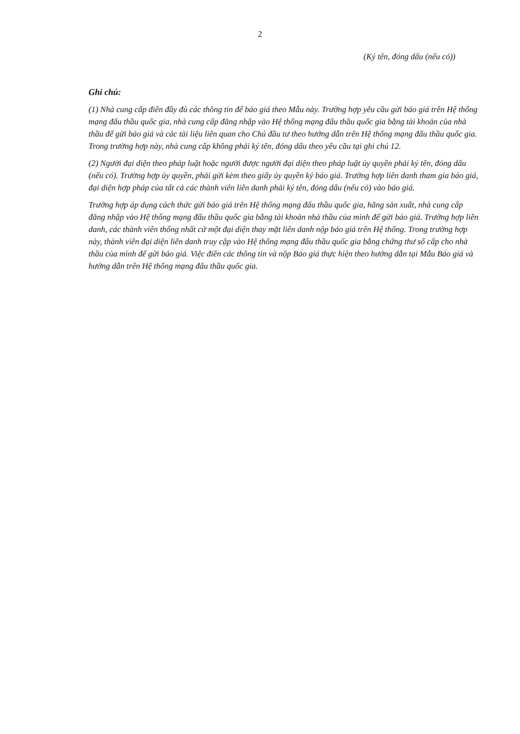2
(Ký tên, đóng dấu (nếu có))
Ghi chú:
(1) Nhà cung cấp điền đầy đủ các thông tin để báo giá theo Mẫu này. Trường hợp yêu cầu gửi báo giá trên Hệ thống mạng đấu thầu quốc gia, nhà cung cấp đăng nhập vào Hệ thống mạng đấu thầu quốc gia bằng tài khoản của nhà thầu để gửi báo giá và các tài liệu liên quan cho Chủ đầu tư theo hướng dẫn trên Hệ thống mạng đấu thầu quốc gia. Trong trường hợp này, nhà cung cấp không phải ký tên, đóng dấu theo yêu cầu tại ghi chú 12.
(2) Người đại diện theo pháp luật hoặc người được người đại diện theo pháp luật ủy quyền phải ký tên, đóng dấu (nếu có). Trường hợp ủy quyền, phải gửi kèm theo giấy ủy quyền ký báo giá. Trường hợp liên danh tham gia báo giá, đại diện hợp pháp của tất cả các thành viên liên danh phải ký tên, đóng dấu (nếu có) vào báo giá.
Trường hợp áp dụng cách thức gửi báo giá trên Hệ thống mạng đấu thầu quốc gia, hãng sản xuất, nhà cung cấp đăng nhập vào Hệ thống mạng đấu thầu quốc gia bằng tài khoản nhà thầu của mình để gửi báo giá. Trường hợp liên danh, các thành viên thống nhất cử một đại diện thay mặt liên danh nộp báo giá trên Hệ thống. Trong trường hợp này, thành viên đại diện liên danh truy cập vào Hệ thống mạng đấu thầu quốc gia bằng chứng thư số cấp cho nhà thầu của mình để gửi báo giá. Việc điền các thông tin và nộp Báo giá thực hiện theo hướng dẫn tại Mẫu Báo giá và hướng dẫn trên Hệ thống mạng đấu thầu quốc gia.